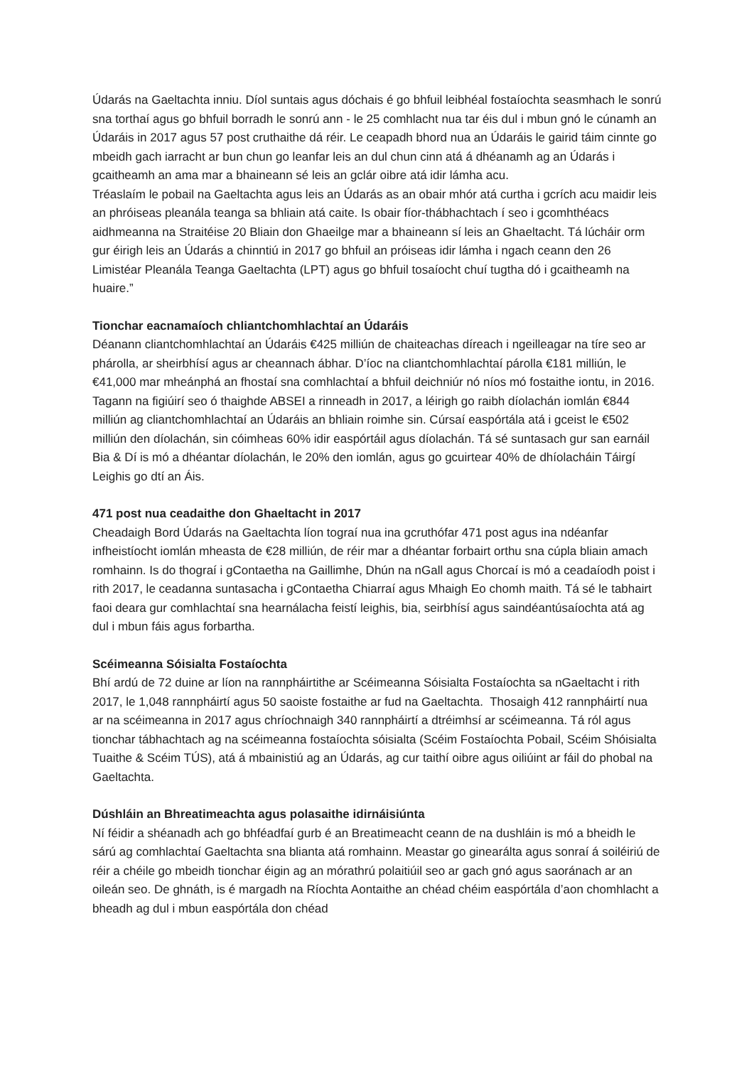Údarás na Gaeltachta inniu. Díol suntais agus dóchais é go bhfuil leibhéal fostaíochta seasmhach le sonrú sna torthaí agus go bhfuil borradh le sonrú ann - le 25 comhlacht nua tar éis dul i mbun gnó le cúnamh an Údaráis in 2017 agus 57 post cruthaithe dá réir. Le ceapadh bhord nua an Údaráis le gairid táim cinnte go mbeidh gach iarracht ar bun chun go leanfar leis an dul chun cinn atá á dhéanamh ag an Údarás i gcaitheamh an ama mar a bhaineann sé leis an gclár oibre atá idir lámha acu.
Tréaslaím le pobail na Gaeltachta agus leis an Údarás as an obair mhór atá curtha i gcrích acu maidir leis an phróiseas pleanála teanga sa bhliain atá caite. Is obair fíor-thábhachtach í seo i gcomhthéacs aidhmeanna na Straitéise 20 Bliain don Ghaeilge mar a bhaineann sí leis an Ghaeltacht. Tá lúcháir orm gur éirigh leis an Údarás a chinntiú in 2017 go bhfuil an próiseas idir lámha i ngach ceann den 26 Limistéar Pleanála Teanga Gaeltachta (LPT) agus go bhfuil tosaíocht chuí tugtha dó i gcaitheamh na huaire.”
Tionchar eacnamaíoch chliantchomhlachtaí an Údaráis
Déanann cliantchomhlachtaí an Údaráis €425 milliún de chaiteachas díreach i ngeilleagar na tíre seo ar phárolla, ar sheirbhísí agus ar cheannach ábhar. D’íoc na cliantchomhlachtaí párolla €181 milliún, le €41,000 mar mheánphá an fhostaí sna comhlachtaí a bhfuil deichniúr nó níos mó fostaithe iontu, in 2016. Tagann na figiúirí seo ó thaighde ABSEI a rinneadh in 2017, a léirigh go raibh díolachán iomlán €844 milliún ag cliantchomhlachtaí an Údaráis an bhliain roimhe sin. Cúrsaí easpórtála atá i gceist le €502 milliún den díolachán, sin cóimheas 60% idir easpórtáil agus díolachán. Tá sé suntasach gur san earnáil Bia & Dí is mó a dhéantar díolachán, le 20% den iomlán, agus go gcuirtear 40% de dhíolacháin Táirgí Leighis go dtí an Áis.
471 post nua ceadaithe don Ghaeltacht in 2017
Cheadaigh Bord Údarás na Gaeltachta líon tograí nua ina gcruthófar 471 post agus ina ndéanfar infheistíocht iomlán mheasta de €28 milliún, de réir mar a dhéantar forbairt orthu sna cúpla bliain amach romhainn. Is do thograí i gContaetha na Gaillimhe, Dhún na nGall agus Chorcaí is mó a ceadaíodh poist i rith 2017, le ceadanna suntasacha i gContaetha Chiarraí agus Mhaigh Eo chomh maith. Tá sé le tabhairt faoi deara gur comhlachtaí sna hearnálacha feistí leighis, bia, seirbhísí agus saindéantúsaíochta atá ag dul i mbun fáis agus forbartha.
Scéimeanna Sóisialta Fostaíochta
Bhí ardú de 72 duine ar líon na rannpháirtithe ar Scéimeanna Sóisialta Fostaíochta sa nGaeltacht i rith 2017, le 1,048 rannpháirtí agus 50 saoiste fostaithe ar fud na Gaeltachta. Thosaigh 412 rannpháirtí nua ar na scéimeanna in 2017 agus chríochnaigh 340 rannpháirtí a dtréimhsí ar scéimeanna. Tá ról agus tionchar tábhachtach ag na scéimeanna fostaíochta sóisialta (Scéim Fostaíochta Pobail, Scéim Shóisialta Tuaithe & Scéim TÚS), atá á mbainistiú ag an Údarás, ag cur taithí oibre agus oiliúint ar fáil do phobal na Gaeltachta.
Dúshláin an Bhreatimeachta agus polasaithe idirnáisiúnta
Ní féidir a shéanadh ach go bhféadfaí gurb é an Breatimeacht ceann de na dushláin is mó a bheidh le sárú ag comhlachtaí Gaeltachta sna blianta atá romhainn. Meastar go ginearálta agus sonraí á soiléiriú de réir a chéile go mbeidh tionchar éigin ag an mórathrú polaitiúil seo ar gach gnó agus saoránach ar an oileán seo. De ghnáth, is é margadh na Ríochta Aontaithe an chéad chéim easpórtála d’aon chomhlacht a bheadh ag dul i mbun easpórtála don chéad